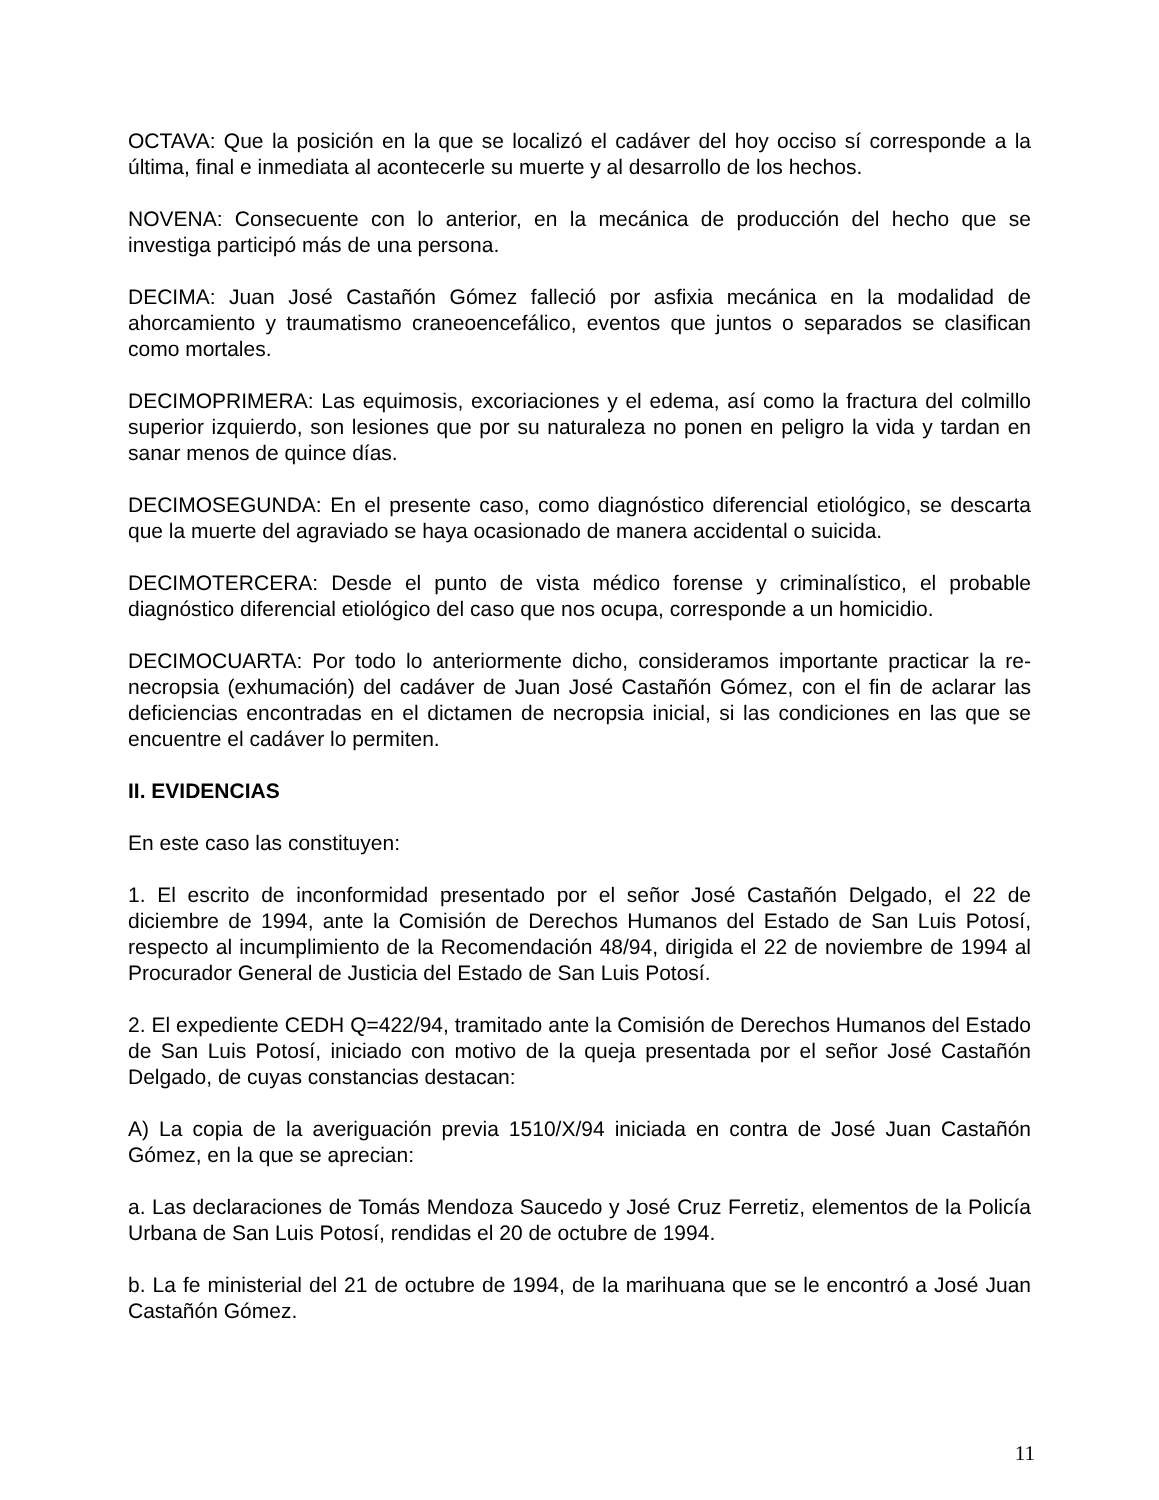OCTAVA: Que la posición en la que se localizó el cadáver del hoy occiso sí corresponde a la última, final e inmediata al acontecerle su muerte y al desarrollo de los hechos.
NOVENA: Consecuente con lo anterior, en la mecánica de producción del hecho que se investiga participó más de una persona.
DECIMA: Juan José Castañón Gómez falleció por asfixia mecánica en la modalidad de ahorcamiento y traumatismo craneoencefálico, eventos que juntos o separados se clasifican como mortales.
DECIMOPRIMERA: Las equimosis, excoriaciones y el edema, así como la fractura del colmillo superior izquierdo, son lesiones que por su naturaleza no ponen en peligro la vida y tardan en sanar menos de quince días.
DECIMOSEGUNDA: En el presente caso, como diagnóstico diferencial etiológico, se descarta que la muerte del agraviado se haya ocasionado de manera accidental o suicida.
DECIMOTERCERA: Desde el punto de vista médico forense y criminalístico, el probable diagnóstico diferencial etiológico del caso que nos ocupa, corresponde a un homicidio.
DECIMOCUARTA: Por todo lo anteriormente dicho, consideramos importante practicar la re-necropsia (exhumación) del cadáver de Juan José Castañón Gómez, con el fin de aclarar las deficiencias encontradas en el dictamen de necropsia inicial, si las condiciones en las que se encuentre el cadáver lo permiten.
II. EVIDENCIAS
En este caso las constituyen:
1. El escrito de inconformidad presentado por el señor José Castañón Delgado, el 22 de diciembre de 1994, ante la Comisión de Derechos Humanos del Estado de San Luis Potosí, respecto al incumplimiento de la Recomendación 48/94, dirigida el 22 de noviembre de 1994 al Procurador General de Justicia del Estado de San Luis Potosí.
2. El expediente CEDH Q=422/94, tramitado ante la Comisión de Derechos Humanos del Estado de San Luis Potosí, iniciado con motivo de la queja presentada por el señor José Castañón Delgado, de cuyas constancias destacan:
A) La copia de la averiguación previa 1510/X/94 iniciada en contra de José Juan Castañón Gómez, en la que se aprecian:
a. Las declaraciones de Tomás Mendoza Saucedo y José Cruz Ferretiz, elementos de la Policía Urbana de San Luis Potosí, rendidas el 20 de octubre de 1994.
b. La fe ministerial del 21 de octubre de 1994, de la marihuana que se le encontró a José Juan Castañón Gómez.
11